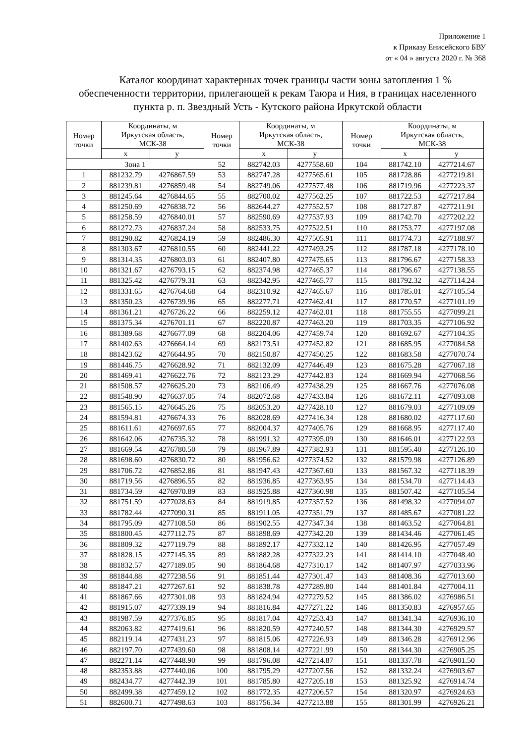Приложение 1
к Приказу Енисейского БВУ
от « 04 » августа 2020 г. № 368
Каталог координат характерных точек границы части зоны затопления 1 % обеспеченности территории, прилегающей к рекам Таюра и Ния, в границах населенного пункта р. п. Звездный Усть - Кутского района Иркутской области
| Номер точки | Координаты, м Иркутская область, МСК-38 | | Номер точки | Координаты, м Иркутская область, МСК-38 | | Номер точки | Координаты, м Иркутская область, МСК-38 | |
| --- | --- | --- | --- | --- | --- | --- | --- | --- |
| | x | y | | x | y | | x | y |
| Зона 1 | | | 52 | 882742.03 | 4277558.60 | 104 | 881742.10 | 4277214.67 |
| 1 | 881232.79 | 4276867.59 | 53 | 882747.28 | 4277565.61 | 105 | 881728.86 | 4277219.81 |
| 2 | 881239.81 | 4276859.48 | 54 | 882749.06 | 4277577.48 | 106 | 881719.96 | 4277223.37 |
| 3 | 881245.64 | 4276844.65 | 55 | 882700.02 | 4277562.25 | 107 | 881722.53 | 4277217.84 |
| 4 | 881250.69 | 4276838.72 | 56 | 882644.27 | 4277552.57 | 108 | 881727.87 | 4277211.91 |
| 5 | 881258.59 | 4276840.01 | 57 | 882590.69 | 4277537.93 | 109 | 881742.70 | 4277202.22 |
| 6 | 881272.73 | 4276837.24 | 58 | 882533.75 | 4277522.51 | 110 | 881753.77 | 4277197.08 |
| 7 | 881290.82 | 4276824.19 | 59 | 882486.30 | 4277505.91 | 111 | 881774.73 | 4277188.97 |
| 8 | 881303.67 | 4276810.55 | 60 | 882441.22 | 4277493.25 | 112 | 881787.18 | 4277178.10 |
| 9 | 881314.35 | 4276803.03 | 61 | 882407.80 | 4277475.65 | 113 | 881796.67 | 4277158.33 |
| 10 | 881321.67 | 4276793.15 | 62 | 882374.98 | 4277465.37 | 114 | 881796.67 | 4277138.55 |
| 11 | 881325.42 | 4276779.31 | 63 | 882342.95 | 4277465.77 | 115 | 881792.32 | 4277114.24 |
| 12 | 881331.65 | 4276764.68 | 64 | 882310.92 | 4277465.67 | 116 | 881785.01 | 4277105.54 |
| 13 | 881350.23 | 4276739.96 | 65 | 882277.71 | 4277462.41 | 117 | 881770.57 | 4277101.19 |
| 14 | 881361.21 | 4276726.22 | 66 | 882259.12 | 4277462.01 | 118 | 881755.55 | 4277099.21 |
| 15 | 881375.34 | 4276701.11 | 67 | 882220.87 | 4277463.20 | 119 | 881703.35 | 4277106.92 |
| 16 | 881389.68 | 4276677.09 | 68 | 882204.06 | 4277459.74 | 120 | 881692.67 | 4277104.35 |
| 17 | 881402.63 | 4276664.14 | 69 | 882173.51 | 4277452.82 | 121 | 881685.95 | 4277084.58 |
| 18 | 881423.62 | 4276644.95 | 70 | 882150.87 | 4277450.25 | 122 | 881683.58 | 4277070.74 |
| 19 | 881446.75 | 4276628.92 | 71 | 882132.09 | 4277446.49 | 123 | 881675.28 | 4277067.18 |
| 20 | 881469.41 | 4276622.76 | 72 | 882123.29 | 4277442.83 | 124 | 881669.94 | 4277068.56 |
| 21 | 881508.57 | 4276625.20 | 73 | 882106.49 | 4277438.29 | 125 | 881667.76 | 4277076.08 |
| 22 | 881548.90 | 4276637.05 | 74 | 882072.68 | 4277433.84 | 126 | 881672.11 | 4277093.08 |
| 23 | 881565.15 | 4276645.26 | 75 | 882053.20 | 4277428.10 | 127 | 881679.03 | 4277109.09 |
| 24 | 881594.81 | 4276674.33 | 76 | 882028.69 | 4277416.34 | 128 | 881680.02 | 4277117.60 |
| 25 | 881611.61 | 4276697.65 | 77 | 882004.37 | 4277405.76 | 129 | 881668.95 | 4277117.40 |
| 26 | 881642.06 | 4276735.32 | 78 | 881991.32 | 4277395.09 | 130 | 881646.01 | 4277122.93 |
| 27 | 881669.54 | 4276780.50 | 79 | 881967.89 | 4277382.93 | 131 | 881595.40 | 4277126.10 |
| 28 | 881698.60 | 4276830.72 | 80 | 881956.62 | 4277374.52 | 132 | 881579.98 | 4277126.89 |
| 29 | 881706.72 | 4276852.86 | 81 | 881947.43 | 4277367.60 | 133 | 881567.32 | 4277118.39 |
| 30 | 881719.56 | 4276896.55 | 82 | 881936.85 | 4277363.95 | 134 | 881534.70 | 4277114.43 |
| 31 | 881734.59 | 4276970.89 | 83 | 881925.88 | 4277360.98 | 135 | 881507.42 | 4277105.54 |
| 32 | 881751.59 | 4277028.63 | 84 | 881919.85 | 4277357.52 | 136 | 881498.32 | 4277094.07 |
| 33 | 881782.44 | 4277090.31 | 85 | 881911.05 | 4277351.79 | 137 | 881485.67 | 4277081.22 |
| 34 | 881795.09 | 4277108.50 | 86 | 881902.55 | 4277347.34 | 138 | 881463.52 | 4277064.81 |
| 35 | 881800.45 | 4277112.75 | 87 | 881898.69 | 4277342.20 | 139 | 881434.46 | 4277061.45 |
| 36 | 881809.32 | 4277119.79 | 88 | 881892.17 | 4277332.12 | 140 | 881426.95 | 4277057.49 |
| 37 | 881828.15 | 4277145.35 | 89 | 881882.28 | 4277322.23 | 141 | 881414.10 | 4277048.40 |
| 38 | 881832.57 | 4277189.05 | 90 | 881864.68 | 4277310.17 | 142 | 881407.97 | 4277033.96 |
| 39 | 881844.88 | 4277238.56 | 91 | 881851.44 | 4277301.47 | 143 | 881408.36 | 4277013.60 |
| 40 | 881847.21 | 4277267.61 | 92 | 881838.78 | 4277289.80 | 144 | 881401.84 | 4277004.11 |
| 41 | 881867.66 | 4277301.08 | 93 | 881824.94 | 4277279.52 | 145 | 881386.02 | 4276986.51 |
| 42 | 881915.07 | 4277339.19 | 94 | 881816.84 | 4277271.22 | 146 | 881350.83 | 4276957.65 |
| 43 | 881987.59 | 4277376.85 | 95 | 881817.04 | 4277253.43 | 147 | 881341.34 | 4276936.10 |
| 44 | 882063.82 | 4277419.61 | 96 | 881820.59 | 4277240.57 | 148 | 881344.30 | 4276929.57 |
| 45 | 882119.14 | 4277431.23 | 97 | 881815.06 | 4277226.93 | 149 | 881346.28 | 4276912.96 |
| 46 | 882197.70 | 4277439.60 | 98 | 881808.14 | 4277221.99 | 150 | 881344.30 | 4276905.25 |
| 47 | 882271.14 | 4277448.90 | 99 | 881796.08 | 4277214.87 | 151 | 881337.78 | 4276901.50 |
| 48 | 882353.88 | 4277440.06 | 100 | 881795.29 | 4277207.56 | 152 | 881332.24 | 4276903.67 |
| 49 | 882434.77 | 4277442.39 | 101 | 881785.80 | 4277205.18 | 153 | 881325.92 | 4276914.74 |
| 50 | 882499.38 | 4277459.12 | 102 | 881772.35 | 4277206.57 | 154 | 881320.97 | 4276924.63 |
| 51 | 882600.71 | 4277498.63 | 103 | 881756.34 | 4277213.88 | 155 | 881301.99 | 4276926.21 |